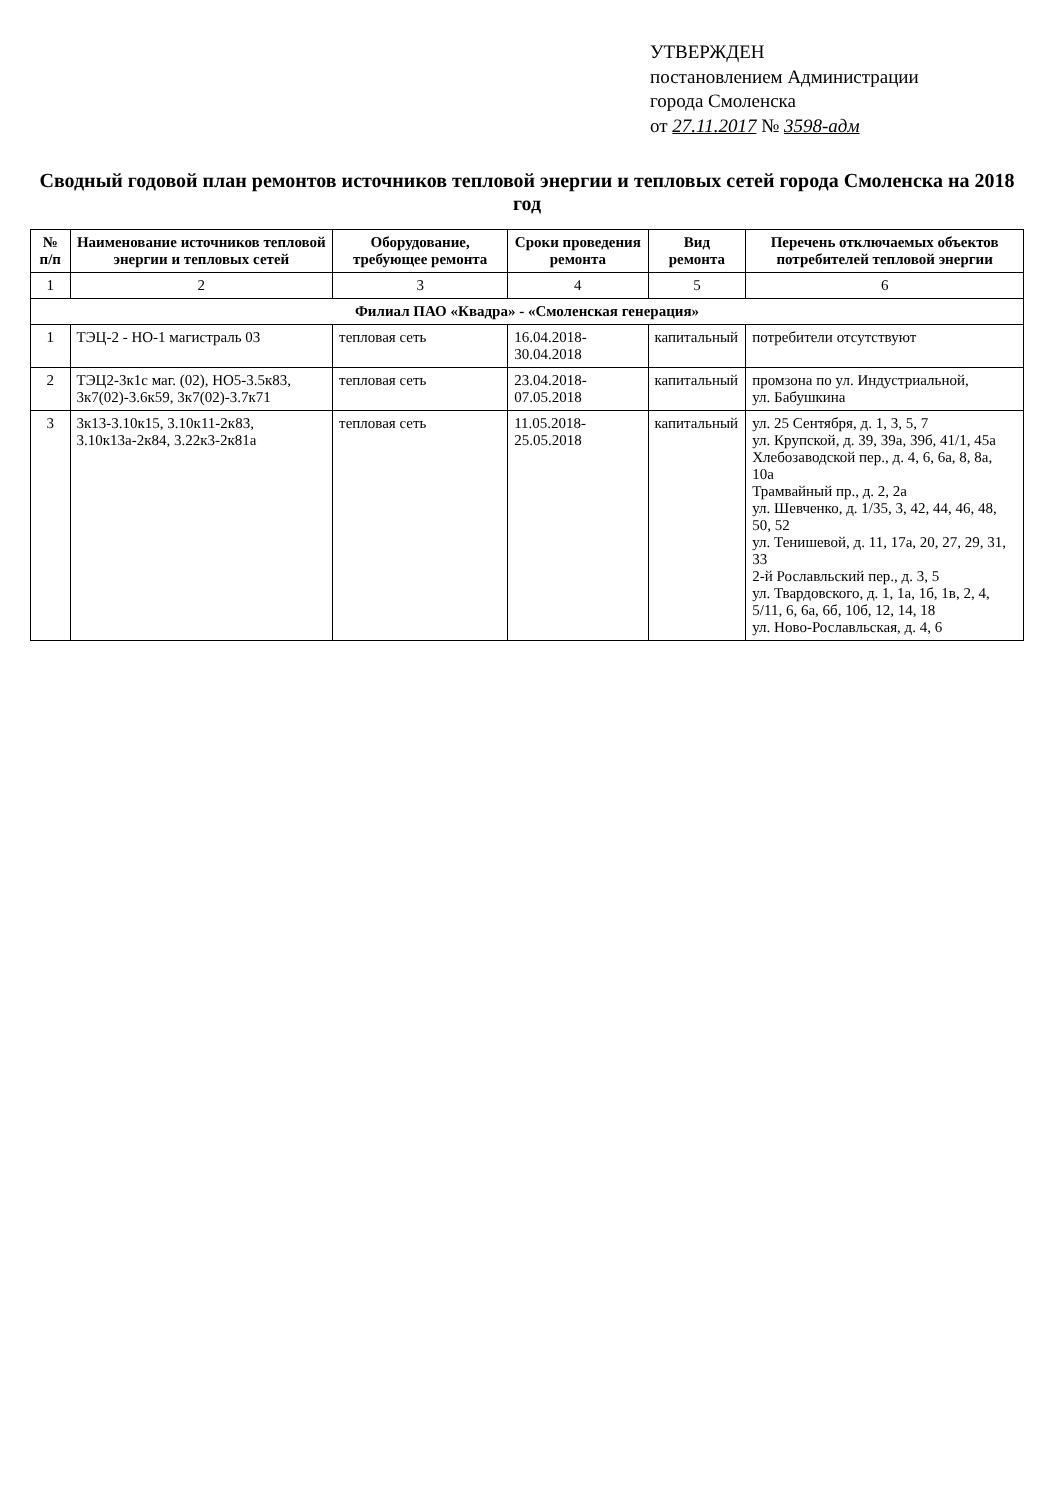УТВЕРЖДЕН
постановлением Администрации
города Смоленска
от 27.11.2017 № 3598-адм
Сводный годовой план ремонтов источников тепловой энергии и тепловых сетей города Смоленска на 2018 год
| № п/п | Наименование источников тепловой энергии и тепловых сетей | Оборудование, требующее ремонта | Сроки проведения ремонта | Вид ремонта | Перечень отключаемых объектов потребителей тепловой энергии |
| --- | --- | --- | --- | --- | --- |
| 1 | 2 | 3 | 4 | 5 | 6 |
| Филиал ПАО «Квадра» - «Смоленская генерация» | | | | | |
| 1 | ТЭЦ-2 - НО-1 магистраль 03 | тепловая сеть | 16.04.2018- 30.04.2018 | капитальный | потребители отсутствуют |
| 2 | ТЭЦ2-3к1с маг. (02), НО5-3.5к83, 3к7(02)-3.6к59, 3к7(02)-3.7к71 | тепловая сеть | 23.04.2018- 07.05.2018 | капитальный | промзона по ул. Индустриальной, ул. Бабушкина |
| 3 | 3к13-3.10к15, 3.10к11-2к83, 3.10к13а-2к84, 3.22к3-2к81а | тепловая сеть | 11.05.2018- 25.05.2018 | капитальный | ул. 25 Сентября, д. 1, 3, 5, 7 ул. Крупской, д. 39, 39а, 39б, 41/1, 45а Хлебозаводской пер., д. 4, 6, 6а, 8, 8а, 10а Трамвайный пр., д. 2, 2а ул. Шевченко, д. 1/35, 3, 42, 44, 46, 48, 50, 52 ул. Тенишевой, д. 11, 17а, 20, 27, 29, 31, 33 2-й Рославльский пер., д. 3, 5 ул. Твардовского, д. 1, 1а, 1б, 1в, 2, 4, 5/11, 6, 6а, 6б, 10б, 12, 14, 18 ул. Ново-Рославльская, д. 4, 6 |